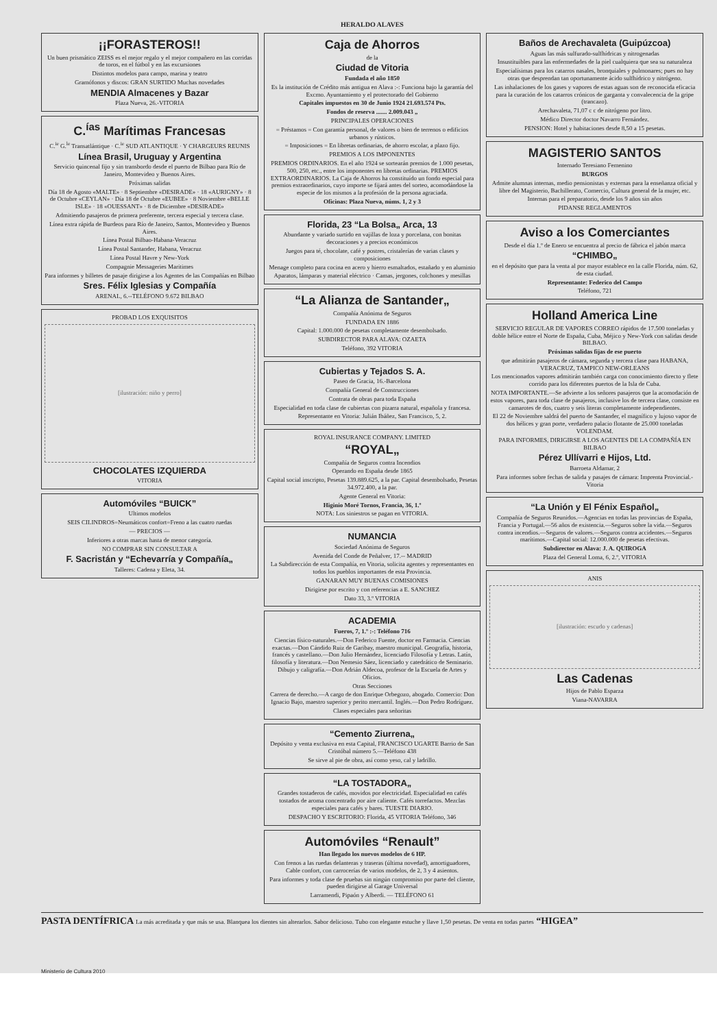HERALDO ALAVES
¡¡FORASTEROS!!
Un buen prismático ZEISS es el mejor regalo y el mejor compañero en las corridas de toros, en el fútbol y en las excursiones
Distintos modelos para campo, marina y teatro
Gramófonos y discos: GRAN SURTIDO Muchas novedades
MENDIA Almacenes y Bazar
Plaza Nueva, 26.-VITORIA
C.<sup>ías</sup> Marítimas Francesas
C.<sup>ie</sup> G.<sup>le</sup> Transatlántique · C.<sup>ie</sup> SUD ATLANTIQUE · Y CHARGEURS REUNIS
Línea Brasil, Uruguay y Argentina
Servicio quincenal fijo y sin transbordo desde el puerto de Bilbao para Río de Janeiro, Montevideo y Buenos Aires.
Próximas salidas
Día 18 de Agosto «MALTE» · 8 Septiembre «DESIRADE» · 18 «AURIGNY» · 8 de Octubre «CEYLAN» · Día 18 de Octubre «EUBEE» · 8 Noviembre «BELLE ISLE» · 18 «OUESSANT» · 8 de Diciembre «DESIRADE»
Admitiendo pasajeros de primera preferente, tercera especial y tercera clase.
Línea extra rápida de Burdeos para Río de Janeiro, Santos, Montevideo y Buenos Aires.
Línea Postal Bilbao-Habana-Veracruz
Línea Postal Santander, Habana, Veracruz
Línea Postal Havre y New-York
Compagnie Messageries Maritimes
Para informes y billetes de pasaje dirigirse a los Agentes de las Compañías en Bilbao
Sres. Félix Iglesias y Compañía
ARENAL, 6.--TELÉFONO 9.672 BILBAO
PROBAD LOS EXQUISITOS
[ilustración: niño y perro]
CHOCOLATES IZQUIERDA
VITORIA
Automóviles “BUICK”
Ultimos modelos
SEIS CILINDROS=Neumáticos confort=Freno a las cuatro ruedas
— PRECIOS —
Inferiores a otras marcas hasta de menor categoría.
NO COMPRAR SIN CONSULTAR A
F. Sacristán y “Echevarría y Compañía„
Talleres: Cadena y Eleta, 34.
Caja de Ahorros
de la
Ciudad de Vitoria
Fundada el año 1850
Es la institución de Crédito más antigua en Alava :-: Funciona bajo la garantía del Excmo. Ayuntamiento y el protectorado del Gobierno
Capitales impuestos en 30 de Junio 1924 21.693.574 Pts.
Fondos de reserva ....... 2.009.043 „
PRINCIPALES OPERACIONES
= Préstamos = Con garantía personal, de valores o bien de terrenos o edificios urbanos y rústicos.
= Imposiciones = En libretas ordinarias, de ahorro escolar, a plazo fijo.
PREMIOS A LOS IMPONENTES
PREMIOS ORDINARIOS. En el año 1924 se sortearán premios de 1.000 pesetas, 500, 250, etc., entre los imponentes en libretas ordinarias. PREMIOS EXTRAORDINARIOS. La Caja de Ahorros ha constituído un fondo especial para premios extraordinarios, cuyo importe se fijará antes del sorteo, acomodándose la especie de los mismos a la profesión de la persona agraciada.
Oficinas: Plaza Nueva, núms. 1, 2 y 3
Florida, 23 “La Bolsa„ Arca, 13
Abundante y variado surtido en vajillas de loza y porcelana, con bonitas decoraciones y a precios económicos
Juegos para té, chocolate, café y postres, cristalerías de varias clases y composiciones
Menage completo para cocina en acero y hierro esmaltados, estañado y en aluminio
Aparatos, lámparas y material eléctrico · Camas, jergones, colchones y mesillas
“La Alianza de Santander„
Compañía Anónima de Seguros
FUNDADA EN 1886
Capital: 1.000.000 de pesetas completamente desembolsado.
SUBDIRECTOR PARA ALAVA: OZAETA
Teléfono, 392 VITORIA
Cubiertas y Tejados S. A.
Paseo de Gracia, 16.-Barcelona
Compañía General de Construcciones
Contrata de obras para toda España
Especialidad en toda clase de cubiertas con pizarra natural, española y francesa.
Representante en Vitoria: Julián Ibáñez, San Francisco, 5, 2.
ROYAL INSURANCE COMPANY. LIMITED
“ROYAL„
Compañía de Seguros contra Incendios
Operando en España desde 1865
Capital social inscripto, Pesetas 139.889.625, a la par. Capital desembolsado, Pesetas 34.972.400, a la par.
Agente General en Vitoria:
Higinio Moré Tornos, Francia, 36, 1.º
NOTA: Los siniestros se pagan en VITORIA.
NUMANCIA
Sociedad Anónima de Seguros
Avenida del Conde de Peñalver, 17.-- MADRID
La Subdirección de esta Compañía, en Vitoria, solicita agentes y representantes en todos los pueblos importantes de esta Provincia.
GANARAN MUY BUENAS COMISIONES
Dirigirse por escrito y con referencias a E. SANCHEZ
Dato 33, 3.º VITORIA
ACADEMIA
Fueros, 7, 1.º :-: Teléfono 716
Ciencias físico-naturales.—Don Federico Fuente, doctor en Farmacia. Ciencias exactas.—Don Cándido Ruiz de Garibay, maestro municipal. Geografía, historia, francés y castellano.—Don Julio Hernández, licenciado Filosofía y Letras. Latín, filosofía y literatura.—Don Nemesio Sáez, licenciado y catedrático de Seminario. Dibujo y caligrafía.—Don Adrián Aldecoa, profesor de la Escuela de Artes y Oficios.
Otras Secciones
Carrera de derecho.—A cargo de don Enrique Orbegozo, abogado. Comercio: Don Ignacio Bajo, maestro superior y perito mercantil. Inglés.—Don Pedro Rodríguez.
Clases especiales para señoritas
“Cemento Ziurrena„
Depósito y venta exclusiva en esta Capital, FRANCISCO UGARTE Barrio de San Cristóbal número 5.—Teléfono 438
Se sirve al pie de obra, así como yeso, cal y ladrillo.
“LA TOSTADORA„
Grandes tostaderos de cafés, movidos por electricidad. Especialidad en cafés tostados de aroma concentrado por aire caliente. Cafés torrefactos. Mezclas especiales para cafés y bares. TUESTE DIARIO.
DESPACHO Y ESCRITORIO: Florida, 45 VITORIA Teléfono, 346
Automóviles “Renault”
Han llegado los nuevos modelos de 6 HP.
Con frenos a las ruedas delanteras y traseras (última novedad), amortiguadores, Cable confort, con carrocerías de varios modelos, de 2, 3 y 4 asientos.
Para informes y toda clase de pruebas sin ningún compromiso por parte del cliente, pueden dirigirse al Garage Universal
Larramendi, Pipaón y Alberdi. — TELÉFONO 61
Baños de Arechavaleta (Guipúzcoa)
Aguas las más sulfurado-sulfhídricas y nitrogenadas
Insustituibles para las enfermedades de la piel cualquiera que sea su naturaleza
Especialísimas para los catarros nasales, bronquiales y pulmonares; pues no hay otras que desprendan tan oportunamente ácido sulfhídrico y nitrógeno.
Las inhalaciones de los gases y vapores de estas aguas son de reconocida eficacia para la curación de los catarros crónicos de garganta y convalecencia de la gripe (trancazo).
Arechavaleta, 71,07 c c de nitrógeno por litro.
Médico Director doctor Navarro Fernández.
PENSION: Hotel y habitaciones desde 8,50 a 15 pesetas.
MAGISTERIO SANTOS
Internado Teresiano Femenino
BURGOS
Admite alumnas internas, medio pensionistas y externas para la enseñanza oficial y libre del Magisterio, Bachillerato, Comercio, Cultura general de la mujer, etc.
Internas para el preparatorio, desde los 9 años sin años
PIDANSE REGLAMENTOS
Aviso a los Comerciantes
Desde el día 1.º de Enero se encuentra al precio de fábrica el jabón marca
“CHIMBO„
en el depósito que para la venta al por mayor establece en la calle Florida, núm. 62, de esta ciudad.
Representante: Federico del Campo
Teléfono, 721
Holland America Line
SERVICIO REGULAR DE VAPORES CORREO rápidos de 17.500 toneladas y doble hélice entre el Norte de España, Cuba, Méjico y New-York con salidas desde BILBAO.
Próximas salidas fijas de ese puerto
que admitirán pasajeros de cámara, segunda y tercera clase para HABANA, VERACRUZ, TAMPICO NEW-ORLEANS
Los mencionados vapores admitirán también carga con conocimiento directo y flete corrido para los diferentes puertos de la Isla de Cuba.
NOTA IMPORTANTE.—Se advierte a los señores pasajeros que la acomodación de estos vapores, para toda clase de pasajeros, inclusive los de tercera clase, consiste en camarotes de dos, cuatro y seis literas completamente independientes.
El 22 de Noviembre saldrá del puerto de Santander, el magnífico y lujoso vapor de dos hélices y gran porte, verdadero palacio flotante de 25.000 toneladas VOLENDAM.
PARA INFORMES, DIRIGIRSE A LOS AGENTES DE LA COMPAÑÍA EN BILBAO
Pérez Ullívarri e Hijos, Ltd.
Barroeta Aldamar, 2
Para informes sobre fechas de salida y pasajes de cámara: Imprenta Provincial.-Vitoria
“La Unión y El Fénix Español„
Compañía de Seguros Reunidos.—Agencias en todas las provincias de España, Francia y Portugal.—56 años de existencia.—Seguros sobre la vida.—Seguros contra incendios.—Seguros de valores.—Seguros contra accidentes.—Seguros marítimos.—Capital social: 12.000.000 de pesetas efectivas.
Subdirector en Alava: J. A. QUIROGA
Plaza del General Loma, 6, 2.º, VITORIA
ANIS
[ilustración: escudo y cadenas]
Las Cadenas
Hijos de Pablo Esparza
Viana-NAVARRA
PASTA DENTÍFRICA La más acreditada y que más se usa. Blanquea los dientes sin alterarlos. Sabor delicioso. Tubo con elegante estuche y llave 1,50 pesetas. De venta en todas partes “HIGEA”
Ministerio de Cultura 2010